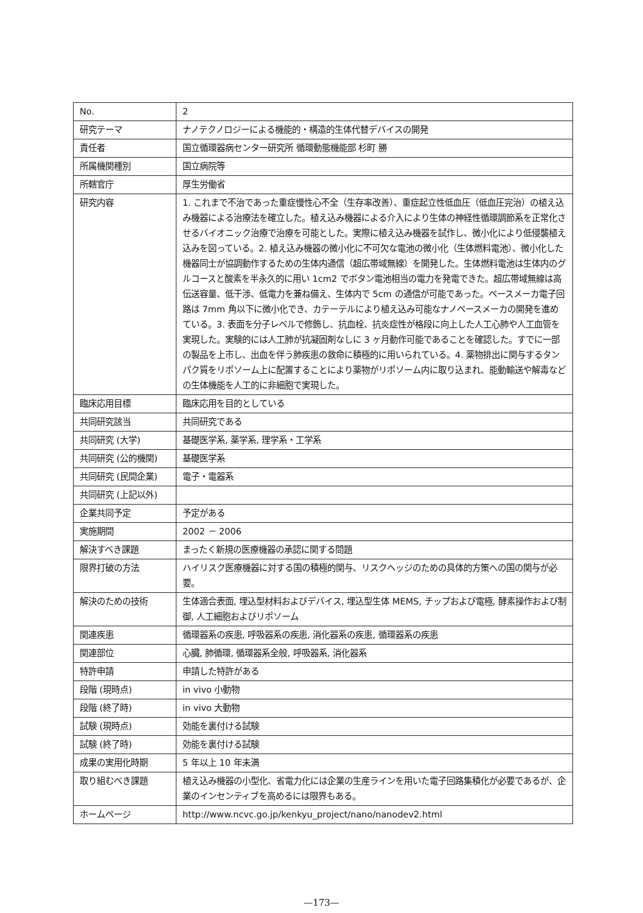| No. | 2 |
| 研究テーマ | ナノテクノロジーによる機能的・構造的生体代替デバイスの開発 |
| 責任者 | 国立循環器病センター研究所 循環動態機能部 杉町 勝 |
| 所属機関種別 | 国立病院等 |
| 所轄官庁 | 厚生労働省 |
| 研究内容 | 1. これまで不治であった重症慢性心不全（生存率改善）、重症起立性低血圧（低血圧完治）の植え込み機器による治療法を確立した。植え込み機器による介入により生体の神経性循環調節系を正常化させるバイオニック治療で治療を可能とした。実際に植え込み機器を試作し、微小化により低侵襲植え込みを図っている。2. 植え込み機器の微小化に不可欠な電池の微小化（生体燃料電池）、微小化した機器同士が協調動作するための生体内通信（超広帯域無線）を開発した。生体燃料電池は生体内のグルコースと酸素を半永久的に用い 1cm2 でボタン電池相当の電力を発電できた。超広帯域無線は高伝送容量、低干渉、低電力を兼ね備え、生体内で 5cm の通信が可能であった。ペースメーカ電子回路は 7mm 角以下に微小化でき、カテーテルにより植え込み可能なナノペースメーカの開発を進めている。3. 表面を分子レベルで修飾し、抗血栓、抗炎症性が格段に向上した人工心肺や人工血管を実現した。実験的には人工肺が抗凝固剤なしに 3 ヶ月動作可能であることを確認した。すでに一部の製品を上市し、出血を伴う肺疾患の救命に積極的に用いられている。4. 薬物排出に関与するタンパク質をリポソーム上に配置することにより薬物がリポソーム内に取り込まれ、能動輸送や解毒などの生体機能を人工的に非細胞で実現した。 |
| 臨床応用目標 | 臨床応用を目的としている |
| 共同研究該当 | 共同研究である |
| 共同研究 (大学) | 基礎医学系, 薬学系, 理学系・工学系 |
| 共同研究 (公的機関) | 基礎医学系 |
| 共同研究 (民間企業) | 電子・電器系 |
| 共同研究 (上記以外) | |
| 企業共同予定 | 予定がある |
| 実施期間 | 2002 － 2006 |
| 解決すべき課題 | まったく新規の医療機器の承認に関する問題 |
| 限界打破の方法 | ハイリスク医療機器に対する国の積極的関与、リスクヘッジのための具体的方策への国の関与が必要。 |
| 解決のための技術 | 生体適合表面, 埋込型材料およびデバイス, 埋込型生体 MEMS, チップおよび電極, 酵素操作および制御, 人工細胞およびリポソーム |
| 関連疾患 | 循環器系の疾患, 呼吸器系の疾患, 消化器系の疾患, 循環器系の疾患 |
| 関連部位 | 心臓, 肺循環, 循環器系全般, 呼吸器系, 消化器系 |
| 特許申請 | 申請した特許がある |
| 段階 (現時点) | in vivo 小動物 |
| 段階 (終了時) | in vivo 大動物 |
| 試験 (現時点) | 効能を裏付ける試験 |
| 試験 (終了時) | 効能を裏付ける試験 |
| 成果の実用化時期 | 5 年以上 10 年未満 |
| 取り組むべき課題 | 植え込み機器の小型化、省電力化には企業の生産ラインを用いた電子回路集積化が必要であるが、企業のインセンティブを高めるには限界もある。 |
| ホームページ | http://www.ncvc.go.jp/kenkyu_project/nano/nanodev2.html |
—173—